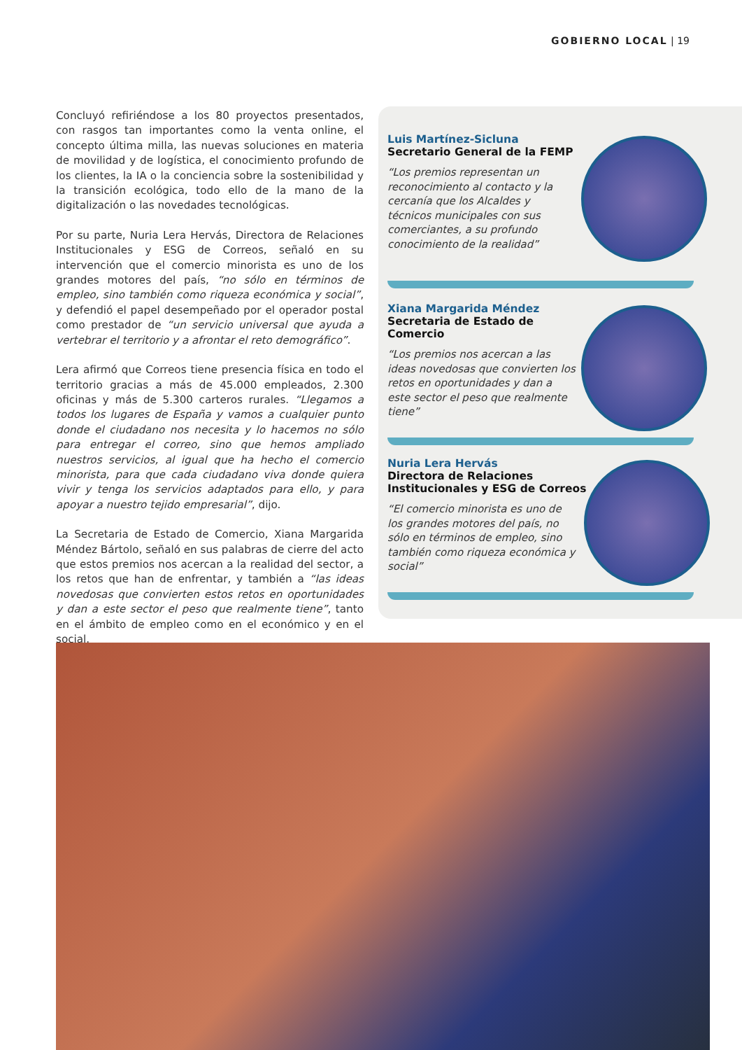GOBIERNO LOCAL | 19
Concluyó refiriéndose a los 80 proyectos presentados, con rasgos tan importantes como la venta online, el concepto última milla, las nuevas soluciones en materia de movilidad y de logística, el conocimiento profundo de los clientes, la IA o la conciencia sobre la sostenibilidad y la transición ecológica, todo ello de la mano de la digitalización o las novedades tecnológicas.
Por su parte, Nuria Lera Hervás, Directora de Relaciones Institucionales y ESG de Correos, señaló en su intervención que el comercio minorista es uno de los grandes motores del país, “no sólo en términos de empleo, sino también como riqueza económica y social”, y defendió el papel desempeñado por el operador postal como prestador de “un servicio universal que ayuda a vertebrar el territorio y a afrontar el reto demográfico”.
Lera afirmó que Correos tiene presencia física en todo el territorio gracias a más de 45.000 empleados, 2.300 oficinas y más de 5.300 carteros rurales. “Llegamos a todos los lugares de España y vamos a cualquier punto donde el ciudadano nos necesita y lo hacemos no sólo para entregar el correo, sino que hemos ampliado nuestros servicios, al igual que ha hecho el comercio minorista, para que cada ciudadano viva donde quiera vivir y tenga los servicios adaptados para ello, y para apoyar a nuestro tejido empresarial”, dijo.
La Secretaria de Estado de Comercio, Xiana Margarida Méndez Bártolo, señaló en sus palabras de cierre del acto que estos premios nos acercan a la realidad del sector, a los retos que han de enfrentar, y también a “las ideas novedosas que convierten estos retos en oportunidades y dan a este sector el peso que realmente tiene”, tanto en el ámbito de empleo como en el económico y en el social.
Luis Martínez-Sicluna
Secretario General de la FEMP
“Los premios representan un reconocimiento al contacto y la cercanía que los Alcaldes y técnicos municipales con sus comerciantes, a su profundo conocimiento de la realidad”
Xiana Margarida Méndez
Secretaria de Estado de
Comercio
“Los premios nos acercan a las ideas novedosas que convierten los retos en oportunidades y dan a este sector el peso que realmente tiene”
Nuria Lera Hervás
Directora de Relaciones
Institucionales y ESG de Correos
“El comercio minorista es uno de los grandes motores del país, no sólo en términos de empleo, sino también como riqueza económica y social”